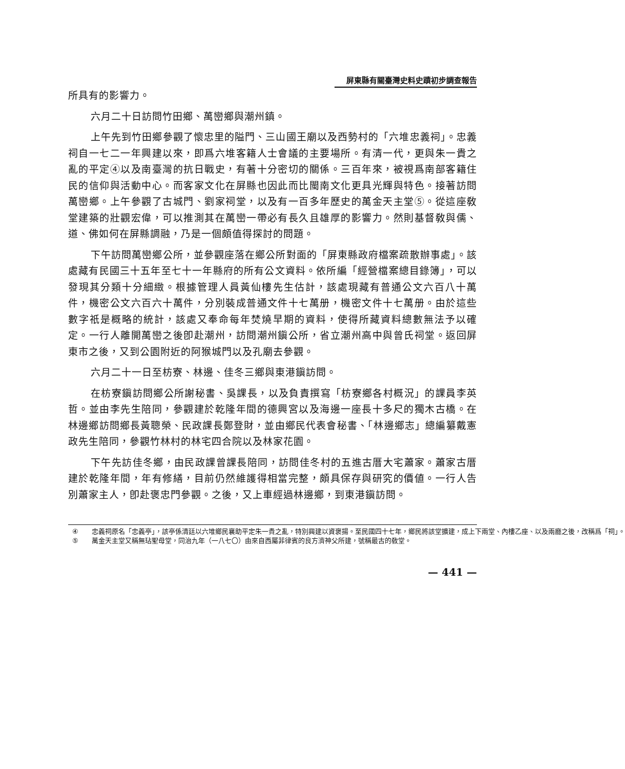屏東縣有關臺灣史料史蹟初步調查報告
所具有的影響力。
六月二十日訪問竹田鄉、萬巒鄉與潮州鎮。
上午先到竹田鄉參觀了懷忠里的隘門、三山國王廟以及西勢村的「六堆忠義祠」。忠義祠自一七二一年興建以來，即爲六堆客籍人士會議的主要場所。有清一代，更與朱一貴之亂的平定④以及南臺灣的抗日戰史，有著十分密切的關係。三百年來，被視爲南部客籍住民的信仰與活動中心。而客家文化在屏縣也因此而比閩南文化更具光輝與特色。接著訪問萬巒鄉。上午參觀了古城門、劉家祠堂，以及有一百多年歷史的萬金天主堂⑤。從這座敎堂建築的壯觀宏偉，可以推測其在萬巒一帶必有長久且雄厚的影響力。然則基督敎與儒、道、佛如何在屏縣調融，乃是一個頗值得探討的問題。
下午訪問萬巒鄉公所，並參觀座落在鄉公所對面的「屏東縣政府檔案疏散辦事處」。該處藏有民國三十五年至七十一年縣府的所有公文資料。依所編「經營檔案總目錄簿」，可以發現其分類十分細緻。根據管理人員黃仙樓先生估計，該處現藏有普通公文六百八十萬件，機密公文六百六十萬件，分別裝成普通文件十七萬册，機密文件十七萬册。由於這些數字祇是概略的統計，該處又奉命每年焚燒早期的資料，使得所藏資料總數無法予以確定。一行人離開萬巒之後卽赴潮州，訪問潮州鎭公所，省立潮州高中與曾氏祠堂。返回屏東市之後，又到公園附近的阿猴城門以及孔廟去參觀。
六月二十一日至枋寮、林邊、佳冬三鄉與東港鎭訪問。
在枋寮鎭訪問鄉公所謝秘書、吳課長，以及負責撰寫「枋寮鄉各村概況」的課員李英哲。並由李先生陪同，參觀建於乾隆年間的德興宮以及海邊一座長十多尺的獨木古橋。在林邊鄉訪問鄉長黃聰榮、民政課長鄭登財，並由鄉民代表會秘書、「林邊鄉志」總編纂戴憲政先生陪同，參觀竹林村的林宅四合院以及林家花園。
下午先訪佳冬鄉，由民政課曾課長陪同，訪問佳冬村的五進古厝大宅蕭家。蕭家古厝建於乾隆年間，年有修繕，目前仍然維護得相當完整，頗具保存與研究的價値。一行人告別蕭家主人，卽赴褒忠門參觀。之後，又上車經過林邊鄉，到東港鎭訪問。
④ 忠義祠原名「忠義亭」，該亭係清廷以六堆鄉民襄助平定朱一貴之亂，特別興建以資褒揚。至民國四十七年，鄉民將該堂擴建，成上下兩堂、內樓乙座、以及兩廳之後，改稱爲「祠」。
⑤ 萬金天主堂又稱無玷聖母堂，同治九年（一八七〇）由來自西屬菲律賓的良方濟神父所建，號稱最古的敎堂。
— 441 —